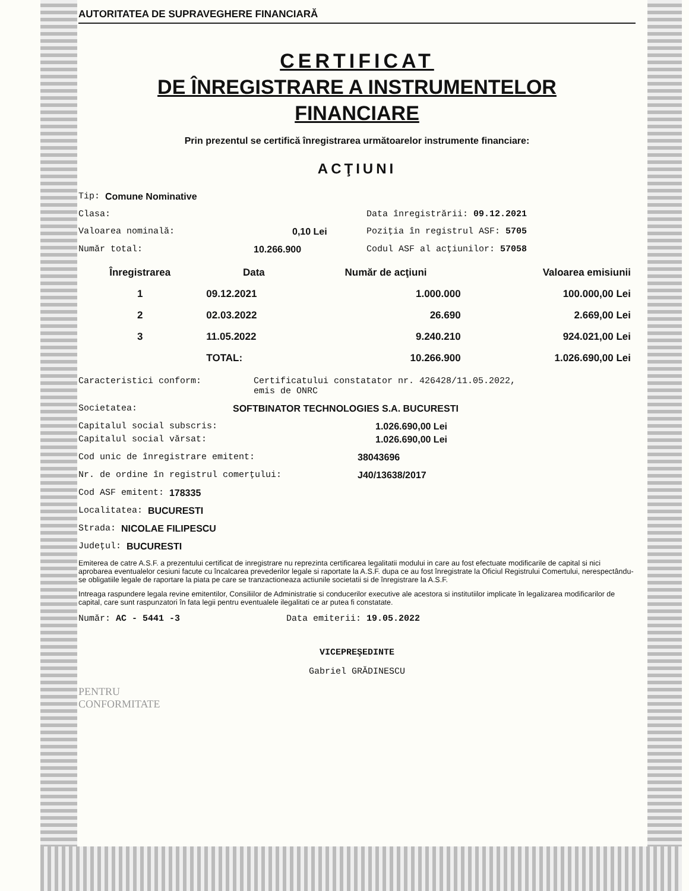AUTORITATEA DE SUPRAVEGHERE FINANCIARĂ
CERTIFICAT
DE ÎNREGISTRARE A INSTRUMENTELOR
FINANCIARE
Prin prezentul se certifică înregistrarea următoarelor instrumente financiare:
ACŢIUNI
Tip: Comune Nominative
Clasa: Data înregistrării: 09.12.2021
Valoarea nominală: 0,10 Lei Poziţia în registrul ASF: 5705
Număr total: 10.266.900 Codul ASF al acţiunilor: 57058
| Înregistrarea | Data | Număr de acţiuni | Valoarea emisiunii |
| --- | --- | --- | --- |
| 1 | 09.12.2021 | 1.000.000 | 100.000,00 Lei |
| 2 | 02.03.2022 | 26.690 | 2.669,00 Lei |
| 3 | 11.05.2022 | 9.240.210 | 924.021,00 Lei |
| | TOTAL: | 10.266.900 | 1.026.690,00 Lei |
Caracteristici conform: Certificatului constatator nr. 426428/11.05.2022,
emis de ONRC
Societatea: SOFTBINATOR TECHNOLOGIES S.A. BUCURESTI
Capitalul social subscris: 1.026.690,00 Lei
Capitalul social vărsat: 1.026.690,00 Lei
Cod unic de înregistrare emitent: 38043696
Nr. de ordine în registrul comerţului: J40/13638/2017
Cod ASF emitent: 178335
Localitatea: BUCURESTI
Strada: NICOLAE FILIPESCU
Judeţul: BUCURESTI
Emiterea de catre A.S.F. a prezentului certificat de inregistrare nu reprezinta certificarea legalitatii modului in care au fost efectuate modificarile de capital si nici aprobarea eventualelor cesiuni facute cu încalcarea prevederilor legale si raportate la A.S.F. dupa ce au fost înregistrate la Oficiul Registrului Comertului, nerespectându-se obligatiile legale de raportare la piata pe care se tranzactioneaza actiunile societatii si de înregistrare la A.S.F.
Intreaga raspundere legala revine emitentilor, Consiliilor de Administratie si conducerilor executive ale acestora si institutiilor implicate în legalizarea modificarilor de capital, care sunt raspunzatori în fata legii pentru eventualele ilegalitati ce ar putea fi constatate.
Număr: AC - 5441 -3 Data emiterii: 19.05.2022
VICEPREŞEDINTE
Gabriel GRĂDINESCU
PENTRU
CONFORMITATE